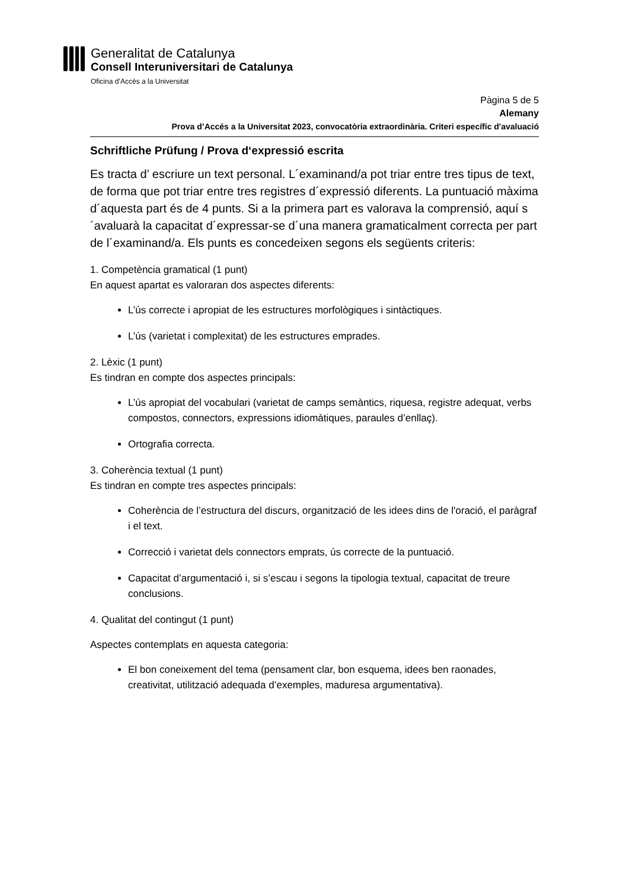Generalitat de Catalunya
Consell Interuniversitari de Catalunya
Oficina d’Accés a la Universitat
Pàgina 5 de 5
Alemany
Prova d’Accés a la Universitat 2023, convocatòria extraordinària. Criteri específic d'avaluació
Schriftliche Prüfung / Prova d‘expressió escrita
Es tracta d’ escriure un text personal. L´examinand/a pot triar entre tres tipus de text, de forma que pot triar entre tres registres d´expressió diferents. La puntuació màxima d´aquesta part és de 4 punts. Si a la primera part es valorava la comprensió, aquí s´avaluarà la capacitat d´expressar-se d´una manera gramaticalment correcta per part de l´examinand/a. Els punts es concedeixen segons els següents criteris:
1. Competència gramatical (1 punt)
En aquest apartat es valoraran dos aspectes diferents:
L’ús correcte i apropiat de les estructures morfològiques i sintàctiques.
L’ús (varietat i complexitat) de les estructures emprades.
2. Lèxic (1 punt)
Es tindran en compte dos aspectes principals:
L’ús apropiat del vocabulari (varietat de camps semàntics, riquesa, registre adequat, verbs compostos, connectors, expressions idiomàtiques, paraules d’enllaç).
Ortografia correcta.
3. Coherència textual (1 punt)
Es tindran en compte tres aspectes principals:
Coherència de l’estructura del discurs, organització de les idees dins de l'oració, el paràgraf i el text.
Correcció i varietat dels connectors emprats, ús correcte de la puntuació.
Capacitat d’argumentació i, si s’escau i segons la tipologia textual, capacitat de treure conclusions.
4. Qualitat del contingut (1 punt)
Aspectes contemplats en aquesta categoria:
El bon coneixement del tema (pensament clar, bon esquema, idees ben raonades, creativitat, utilització adequada d’exemples, maduresa argumentativa).